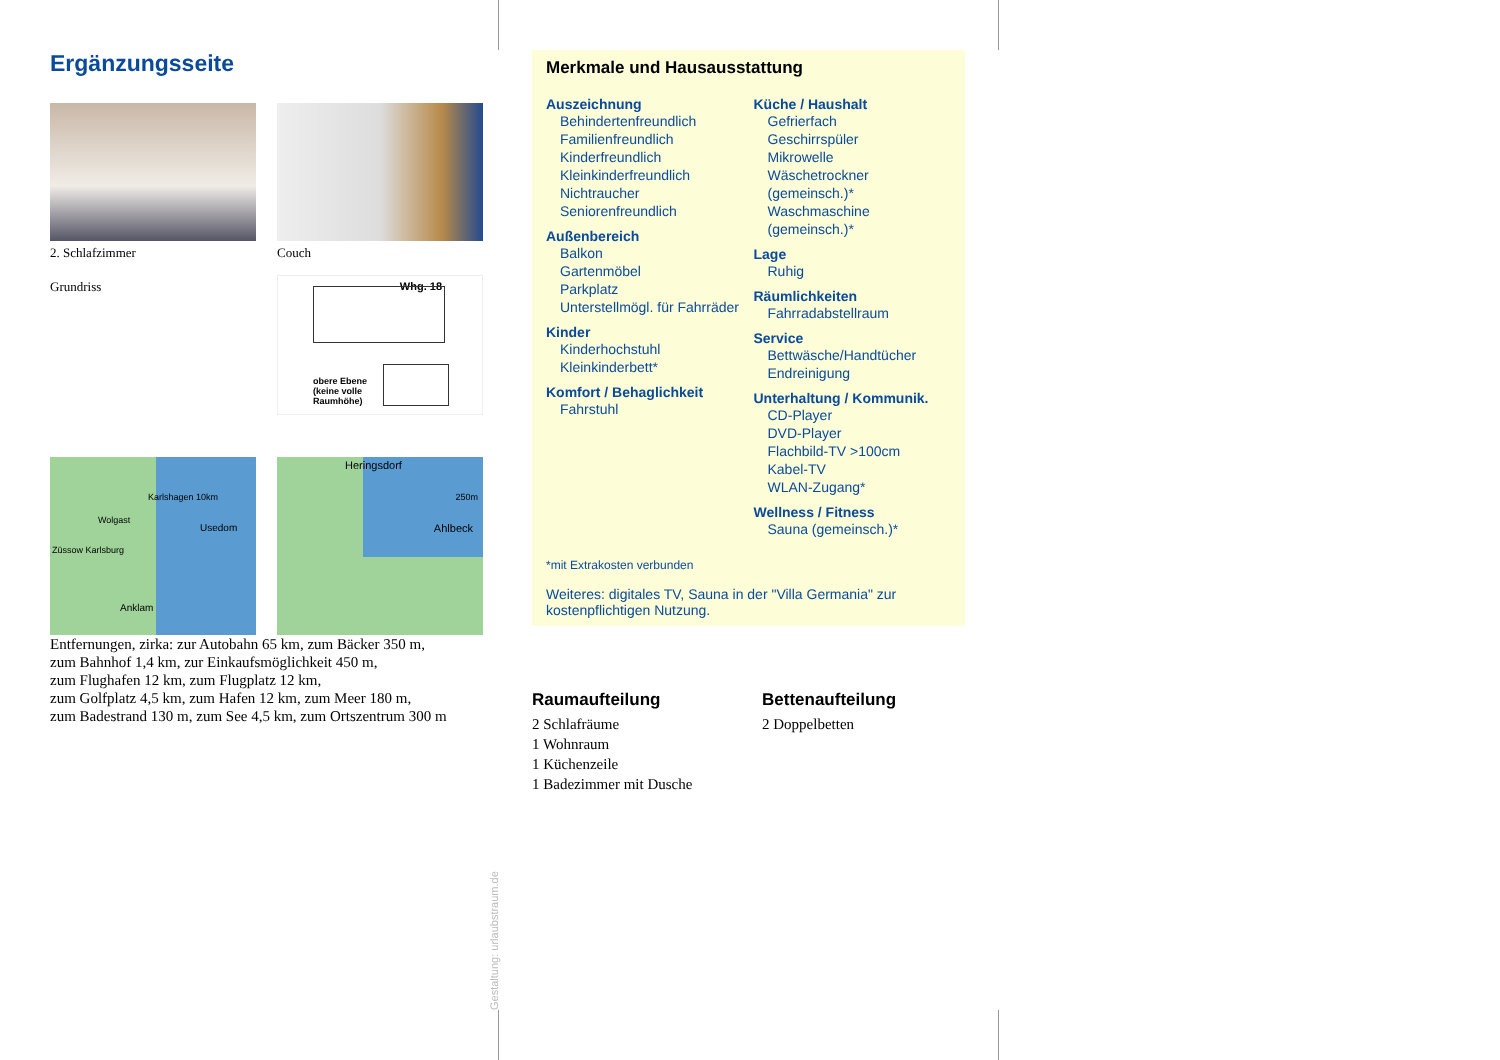Ergänzungsseite
2. Schlafzimmer
Couch
Grundriss
Whg. 18
obere Ebene
(keine volle
Raumhöhe)
Karlshagen 10km
Wolgast
Usedom
Züssow Karlsburg
Anklam
Heringsdorf
250m
Ahlbeck
Entfernungen, zirka: zur Autobahn 65 km, zum Bäcker 350 m,
zum Bahnhof 1,4 km, zur Einkaufsmöglichkeit 450 m,
zum Flughafen 12 km, zum Flugplatz 12 km,
zum Golfplatz 4,5 km, zum Hafen 12 km, zum Meer 180 m,
zum Badestrand 130 m, zum See 4,5 km, zum Ortszentrum 300 m
Merkmale und Hausausstattung
Auszeichnung
Behindertenfreundlich
Familienfreundlich
Kinderfreundlich
Kleinkinderfreundlich
Nichtraucher
Seniorenfreundlich
Außenbereich
Balkon
Gartenmöbel
Parkplatz
Unterstellmögl. für Fahrräder
Kinder
Kinderhochstuhl
Kleinkinderbett*
Komfort / Behaglichkeit
Fahrstuhl
Küche / Haushalt
Gefrierfach
Geschirrspüler
Mikrowelle
Wäschetrockner (gemeinsch.)*
Waschmaschine (gemeinsch.)*
Lage
Ruhig
Räumlichkeiten
Fahrradabstellraum
Service
Bettwäsche/Handtücher
Endreinigung
Unterhaltung / Kommunik.
CD-Player
DVD-Player
Flachbild-TV >100cm
Kabel-TV
WLAN-Zugang*
Wellness / Fitness
Sauna (gemeinsch.)*
*mit Extrakosten verbunden
Weiteres: digitales TV, Sauna in der "Villa Germania" zur kostenpflichtigen Nutzung.
Raumaufteilung
2 Schlafräume
1 Wohnraum
1 Küchenzeile
1 Badezimmer mit Dusche
Bettenaufteilung
2 Doppelbetten
Gestaltung: urlaubstraum.de